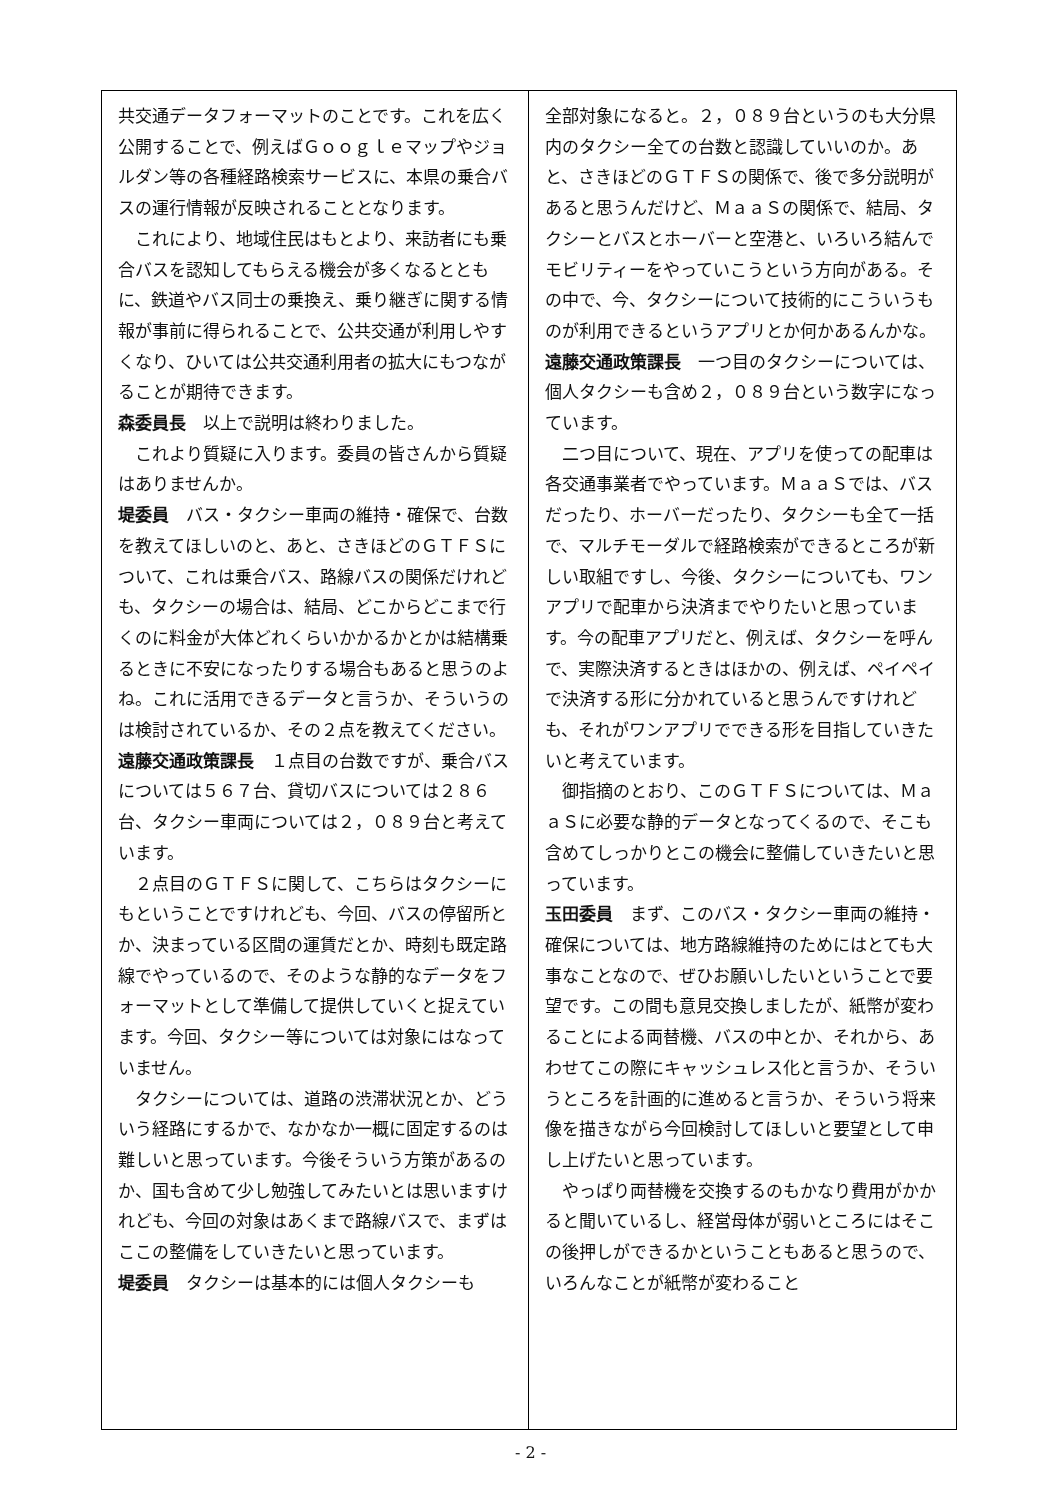共交通データフォーマットのことです。これを広く公開することで、例えばＧｏｏｇｌｅマップやジョルダン等の各種経路検索サービスに、本県の乗合バスの運行情報が反映されることとなります。
これにより、地域住民はもとより、来訪者にも乗合バスを認知してもらえる機会が多くなるとともに、鉄道やバス同士の乗換え、乗り継ぎに関する情報が事前に得られることで、公共交通が利用しやすくなり、ひいては公共交通利用者の拡大にもつながることが期待できます。
森委員長　以上で説明は終わりました。
これより質疑に入ります。委員の皆さんから質疑はありませんか。
堤委員　バス・タクシー車両の維持・確保で、台数を教えてほしいのと、あと、さきほどのＧＴＦＳについて、これは乗合バス、路線バスの関係だけれども、タクシーの場合は、結局、どこからどこまで行くのに料金が大体どれくらいかかるかとかは結構乗るときに不安になったりする場合もあると思うのよね。これに活用できるデータと言うか、そういうのは検討されているか、その２点を教えてください。
遠藤交通政策課長　１点目の台数ですが、乗合バスについては５６７台、貸切バスについては２８６台、タクシー車両については２，０８９台と考えています。
２点目のＧＴＦＳに関して、こちらはタクシーにもということですけれども、今回、バスの停留所とか、決まっている区間の運賃だとか、時刻も既定路線でやっているので、そのような静的なデータをフォーマットとして準備して提供していくと捉えています。今回、タクシー等については対象にはなっていません。
タクシーについては、道路の渋滞状況とか、どういう経路にするかで、なかなか一概に固定するのは難しいと思っています。今後そういう方策があるのか、国も含めて少し勉強してみたいとは思いますけれども、今回の対象はあくまで路線バスで、まずはここの整備をしていきたいと思っています。
堤委員　タクシーは基本的には個人タクシーも
全部対象になると。２，０８９台というのも大分県内のタクシー全ての台数と認識していいのか。あと、さきほどのＧＴＦＳの関係で、後で多分説明があると思うんだけど、ＭａａＳの関係で、結局、タクシーとバスとホーバーと空港と、いろいろ結んでモビリティーをやっていこうという方向がある。その中で、今、タクシーについて技術的にこういうものが利用できるというアプリとか何かあるんかな。
遠藤交通政策課長　一つ目のタクシーについては、個人タクシーも含め２，０８９台という数字になっています。
二つ目について、現在、アプリを使っての配車は各交通事業者でやっています。ＭａａＳでは、バスだったり、ホーバーだったり、タクシーも全て一括で、マルチモーダルで経路検索ができるところが新しい取組ですし、今後、タクシーについても、ワンアプリで配車から決済までやりたいと思っています。今の配車アプリだと、例えば、タクシーを呼んで、実際決済するときはほかの、例えば、ペイペイで決済する形に分かれていると思うんですけれども、それがワンアプリでできる形を目指していきたいと考えています。
御指摘のとおり、このＧＴＦＳについては、ＭａａＳに必要な静的データとなってくるので、そこも含めてしっかりとこの機会に整備していきたいと思っています。
玉田委員　まず、このバス・タクシー車両の維持・確保については、地方路線維持のためにはとても大事なことなので、ぜひお願いしたいということで要望です。この間も意見交換しましたが、紙幣が変わることによる両替機、バスの中とか、それから、あわせてこの際にキャッシュレス化と言うか、そういうところを計画的に進めると言うか、そういう将来像を描きながら今回検討してほしいと要望として申し上げたいと思っています。
やっぱり両替機を交換するのもかなり費用がかかると聞いているし、経営母体が弱いところにはそこの後押しができるかということもあると思うので、いろんなことが紙幣が変わること
- 2 -